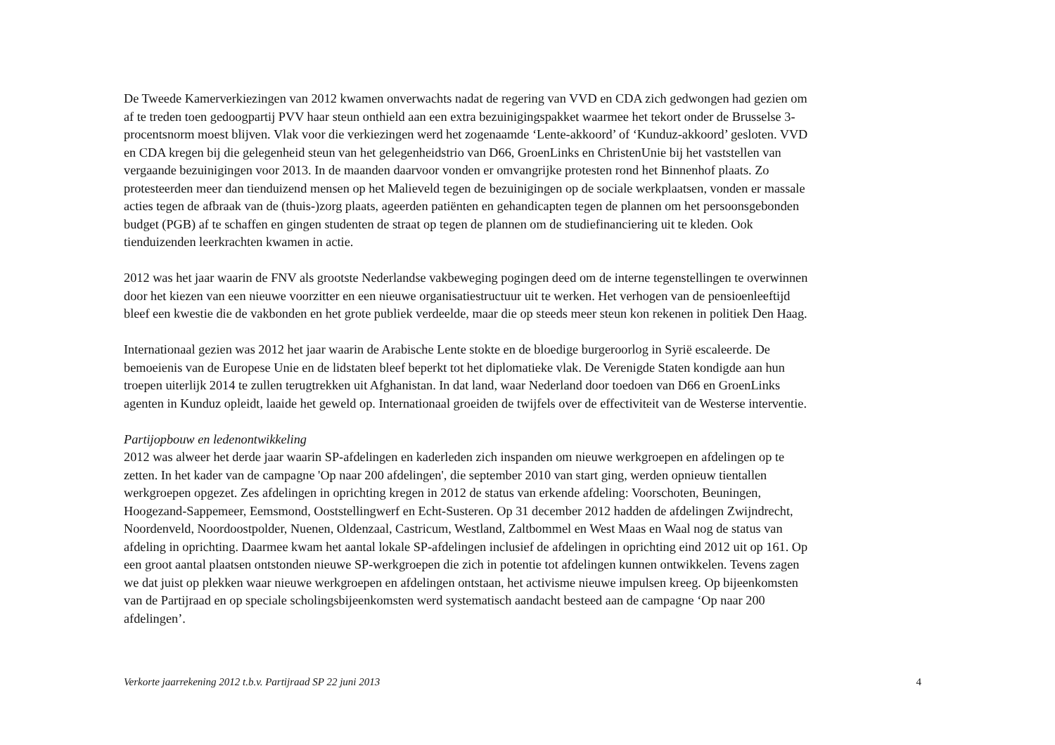De Tweede Kamerverkiezingen van 2012 kwamen onverwachts nadat de regering van VVD en CDA zich gedwongen had gezien om
af te treden toen gedoogpartij PVV haar steun onthield aan een extra bezuinigingspakket waarmee het tekort onder de Brusselse 3-
procentsnorm moest blijven. Vlak voor die verkiezingen werd het zogenaamde ‘Lente-akkoord’ of ‘Kunduz-akkoord’ gesloten. VVD
en CDA kregen bij die gelegenheid steun van het gelegenheidstrio van D66, GroenLinks en ChristenUnie bij het vaststellen van
vergaande bezuinigingen voor 2013. In de maanden daarvoor vonden er omvangrijke protesten rond het Binnenhof plaats. Zo
protesteerden meer dan tienduizend mensen op het Malieveld tegen de bezuinigingen op de sociale werkplaatsen, vonden er massale
acties tegen de afbraak van de (thuis-)zorg plaats, ageerden patiënten en gehandicapten tegen de plannen om het persoonsgebonden
budget (PGB) af te schaffen en gingen studenten de straat op tegen de plannen om de studiefinanciering uit te kleden. Ook
tienduizenden leerkrachten kwamen in actie.
2012 was het jaar waarin de FNV als grootste Nederlandse vakbeweging pogingen deed om de interne tegenstellingen te overwinnen
door het kiezen van een nieuwe voorzitter en een nieuwe organisatiestructuur uit te werken. Het verhogen van de pensioenleeftijd
bleef een kwestie die de vakbonden en het grote publiek verdeelde, maar die op steeds meer steun kon rekenen in politiek Den Haag.
Internationaal gezien was 2012 het jaar waarin de Arabische Lente stokte en de bloedige burgeroorlog in Syrië escaleerde. De
bemoeienis van de Europese Unie en de lidstaten bleef beperkt tot het diplomatieke vlak. De Verenigde Staten kondigde aan hun
troepen uiterlijk 2014 te zullen terugtrekken uit Afghanistan. In dat land, waar Nederland door toedoen van D66 en GroenLinks
agenten in Kunduz opleidt, laaide het geweld op. Internationaal groeiden de twijfels over de effectiviteit van de Westerse interventie.
Partijopbouw en ledenontwikkeling
2012 was alweer het derde jaar waarin SP-afdelingen en kaderleden zich inspanden om nieuwe werkgroepen en afdelingen op te
zetten. In het kader van de campagne 'Op naar 200 afdelingen', die september 2010 van start ging, werden opnieuw tientallen
werkgroepen opgezet. Zes afdelingen in oprichting kregen in 2012 de status van erkende afdeling: Voorschoten, Beuningen,
Hoogezand-Sappemeer, Eemsmond, Ooststellingwerf en Echt-Susteren. Op 31 december 2012 hadden de afdelingen Zwijndrecht,
Noordenveld, Noordoostpolder, Nuenen, Oldenzaal, Castricum, Westland, Zaltbommel en West Maas en Waal nog de status van
afdeling in oprichting. Daarmee kwam het aantal lokale SP-afdelingen inclusief de afdelingen in oprichting eind 2012 uit op 161. Op
een groot aantal plaatsen ontstonden nieuwe SP-werkgroepen die zich in potentie tot afdelingen kunnen ontwikkelen. Tevens zagen
we dat juist op plekken waar nieuwe werkgroepen en afdelingen ontstaan, het activisme nieuwe impulsen kreeg. Op bijeenkomsten
van de Partijraad en op speciale scholingsbijeenkomsten werd systematisch aandacht besteed aan de campagne ‘Op naar 200
afdelingen’.
Verkorte jaarrekening 2012 t.b.v. Partijraad SP 22 juni 2013 4